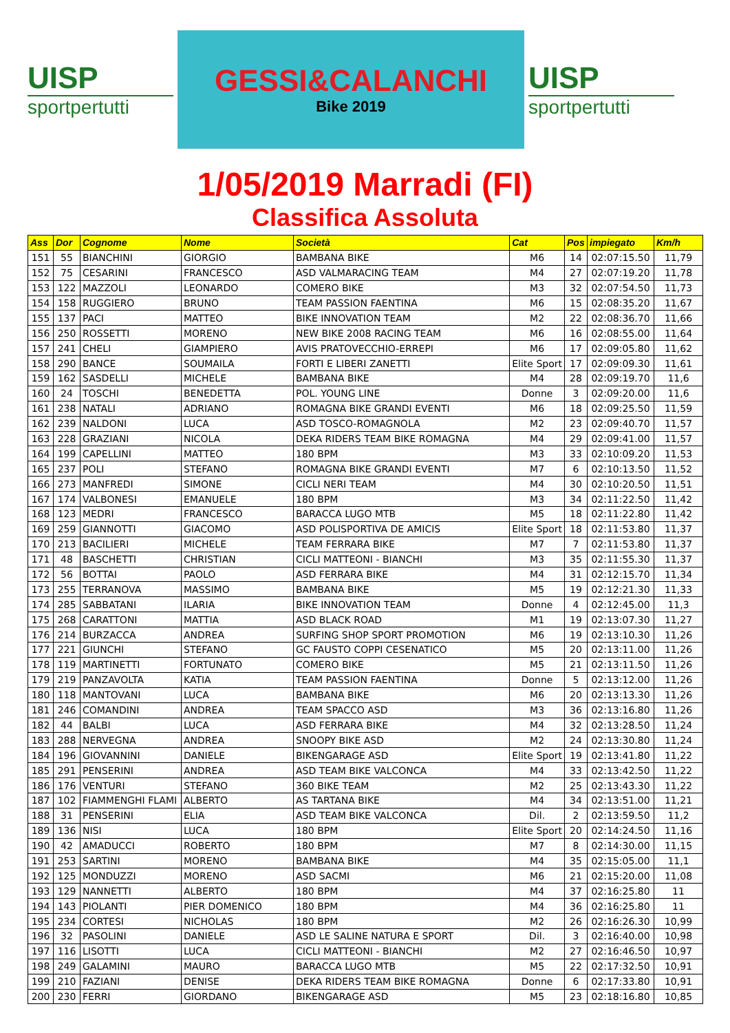UISP
sportpertutti
GESSI&CALANCHI
Bike 2019
UISP
sportpertutti
1/05/2019 Marradi (FI)
Classifica Assoluta
| Ass | Dor | Cognome | Nome | Società | Cat | Pos | impiegato | Km/h |
| --- | --- | --- | --- | --- | --- | --- | --- | --- |
| 151 | 55 | BIANCHINI | GIORGIO | BAMBANA BIKE | M6 | 14 | 02:07:15.50 | 11,79 |
| 152 | 75 | CESARINI | FRANCESCO | ASD VALMARACING TEAM | M4 | 27 | 02:07:19.20 | 11,78 |
| 153 | 122 | MAZZOLI | LEONARDO | COMERO BIKE | M3 | 32 | 02:07:54.50 | 11,73 |
| 154 | 158 | RUGGIERO | BRUNO | TEAM PASSION FAENTINA | M6 | 15 | 02:08:35.20 | 11,67 |
| 155 | 137 | PACI | MATTEO | BIKE INNOVATION TEAM | M2 | 22 | 02:08:36.70 | 11,66 |
| 156 | 250 | ROSSETTI | MORENO | NEW BIKE 2008 RACING TEAM | M6 | 16 | 02:08:55.00 | 11,64 |
| 157 | 241 | CHELI | GIAMPIERO | AVIS PRATOVECCHIO-ERREPI | M6 | 17 | 02:09:05.80 | 11,62 |
| 158 | 290 | BANCE | SOUMAILA | FORTI E LIBERI ZANETTI | Elite Sport | 17 | 02:09:09.30 | 11,61 |
| 159 | 162 | SASDELLI | MICHELE | BAMBANA BIKE | M4 | 28 | 02:09:19.70 | 11,6 |
| 160 | 24 | TOSCHI | BENEDETTA | POL. YOUNG LINE | Donne | 3 | 02:09:20.00 | 11,6 |
| 161 | 238 | NATALI | ADRIANO | ROMAGNA BIKE GRANDI EVENTI | M6 | 18 | 02:09:25.50 | 11,59 |
| 162 | 239 | NALDONI | LUCA | ASD TOSCO-ROMAGNOLA | M2 | 23 | 02:09:40.70 | 11,57 |
| 163 | 228 | GRAZIANI | NICOLA | DEKA RIDERS TEAM BIKE ROMAGNA | M4 | 29 | 02:09:41.00 | 11,57 |
| 164 | 199 | CAPELLINI | MATTEO | 180 BPM | M3 | 33 | 02:10:09.20 | 11,53 |
| 165 | 237 | POLI | STEFANO | ROMAGNA BIKE GRANDI EVENTI | M7 | 6 | 02:10:13.50 | 11,52 |
| 166 | 273 | MANFREDI | SIMONE | CICLI NERI TEAM | M4 | 30 | 02:10:20.50 | 11,51 |
| 167 | 174 | VALBONESI | EMANUELE | 180 BPM | M3 | 34 | 02:11:22.50 | 11,42 |
| 168 | 123 | MEDRI | FRANCESCO | BARACCA LUGO MTB | M5 | 18 | 02:11:22.80 | 11,42 |
| 169 | 259 | GIANNOTTI | GIACOMO | ASD POLISPORTIVA DE AMICIS | Elite Sport | 18 | 02:11:53.80 | 11,37 |
| 170 | 213 | BACILIERI | MICHELE | TEAM FERRARA BIKE | M7 | 7 | 02:11:53.80 | 11,37 |
| 171 | 48 | BASCHETTI | CHRISTIAN | CICLI MATTEONI - BIANCHI | M3 | 35 | 02:11:55.30 | 11,37 |
| 172 | 56 | BOTTAI | PAOLO | ASD FERRARA BIKE | M4 | 31 | 02:12:15.70 | 11,34 |
| 173 | 255 | TERRANOVA | MASSIMO | BAMBANA BIKE | M5 | 19 | 02:12:21.30 | 11,33 |
| 174 | 285 | SABBATANI | ILARIA | BIKE INNOVATION TEAM | Donne | 4 | 02:12:45.00 | 11,3 |
| 175 | 268 | CARATTONI | MATTIA | ASD BLACK ROAD | M1 | 19 | 02:13:07.30 | 11,27 |
| 176 | 214 | BURZACCA | ANDREA | SURFING SHOP SPORT PROMOTION | M6 | 19 | 02:13:10.30 | 11,26 |
| 177 | 221 | GIUNCHI | STEFANO | GC FAUSTO COPPI CESENATICO | M5 | 20 | 02:13:11.00 | 11,26 |
| 178 | 119 | MARTINETTI | FORTUNATO | COMERO BIKE | M5 | 21 | 02:13:11.50 | 11,26 |
| 179 | 219 | PANZAVOLTA | KATIA | TEAM PASSION FAENTINA | Donne | 5 | 02:13:12.00 | 11,26 |
| 180 | 118 | MANTOVANI | LUCA | BAMBANA BIKE | M6 | 20 | 02:13:13.30 | 11,26 |
| 181 | 246 | COMANDINI | ANDREA | TEAM SPACCO ASD | M3 | 36 | 02:13:16.80 | 11,26 |
| 182 | 44 | BALBI | LUCA | ASD FERRARA BIKE | M4 | 32 | 02:13:28.50 | 11,24 |
| 183 | 288 | NERVEGNA | ANDREA | SNOOPY BIKE ASD | M2 | 24 | 02:13:30.80 | 11,24 |
| 184 | 196 | GIOVANNINI | DANIELE | BIKENGARAGE ASD | Elite Sport | 19 | 02:13:41.80 | 11,22 |
| 185 | 291 | PENSERINI | ANDREA | ASD TEAM BIKE VALCONCA | M4 | 33 | 02:13:42.50 | 11,22 |
| 186 | 176 | VENTURI | STEFANO | 360 BIKE TEAM | M2 | 25 | 02:13:43.30 | 11,22 |
| 187 | 102 | FIAMMENGHI FLAMI | ALBERTO | AS TARTANA BIKE | M4 | 34 | 02:13:51.00 | 11,21 |
| 188 | 31 | PENSERINI | ELIA | ASD TEAM BIKE VALCONCA | Dil. | 2 | 02:13:59.50 | 11,2 |
| 189 | 136 | NISI | LUCA | 180 BPM | Elite Sport | 20 | 02:14:24.50 | 11,16 |
| 190 | 42 | AMADUCCI | ROBERTO | 180 BPM | M7 | 8 | 02:14:30.00 | 11,15 |
| 191 | 253 | SARTINI | MORENO | BAMBANA BIKE | M4 | 35 | 02:15:05.00 | 11,1 |
| 192 | 125 | MONDUZZI | MORENO | ASD SACMI | M6 | 21 | 02:15:20.00 | 11,08 |
| 193 | 129 | NANNETTI | ALBERTO | 180 BPM | M4 | 37 | 02:16:25.80 | 11 |
| 194 | 143 | PIOLANTI | PIER DOMENICO | 180 BPM | M4 | 36 | 02:16:25.80 | 11 |
| 195 | 234 | CORTESI | NICHOLAS | 180 BPM | M2 | 26 | 02:16:26.30 | 10,99 |
| 196 | 32 | PASOLINI | DANIELE | ASD LE SALINE NATURA E SPORT | Dil. | 3 | 02:16:40.00 | 10,98 |
| 197 | 116 | LISOTTI | LUCA | CICLI MATTEONI - BIANCHI | M2 | 27 | 02:16:46.50 | 10,97 |
| 198 | 249 | GALAMINI | MAURO | BARACCA LUGO MTB | M5 | 22 | 02:17:32.50 | 10,91 |
| 199 | 210 | FAZIANI | DENISE | DEKA RIDERS TEAM BIKE ROMAGNA | Donne | 6 | 02:17:33.80 | 10,91 |
| 200 | 230 | FERRI | GIORDANO | BIKENGARAGE ASD | M5 | 23 | 02:18:16.80 | 10,85 |